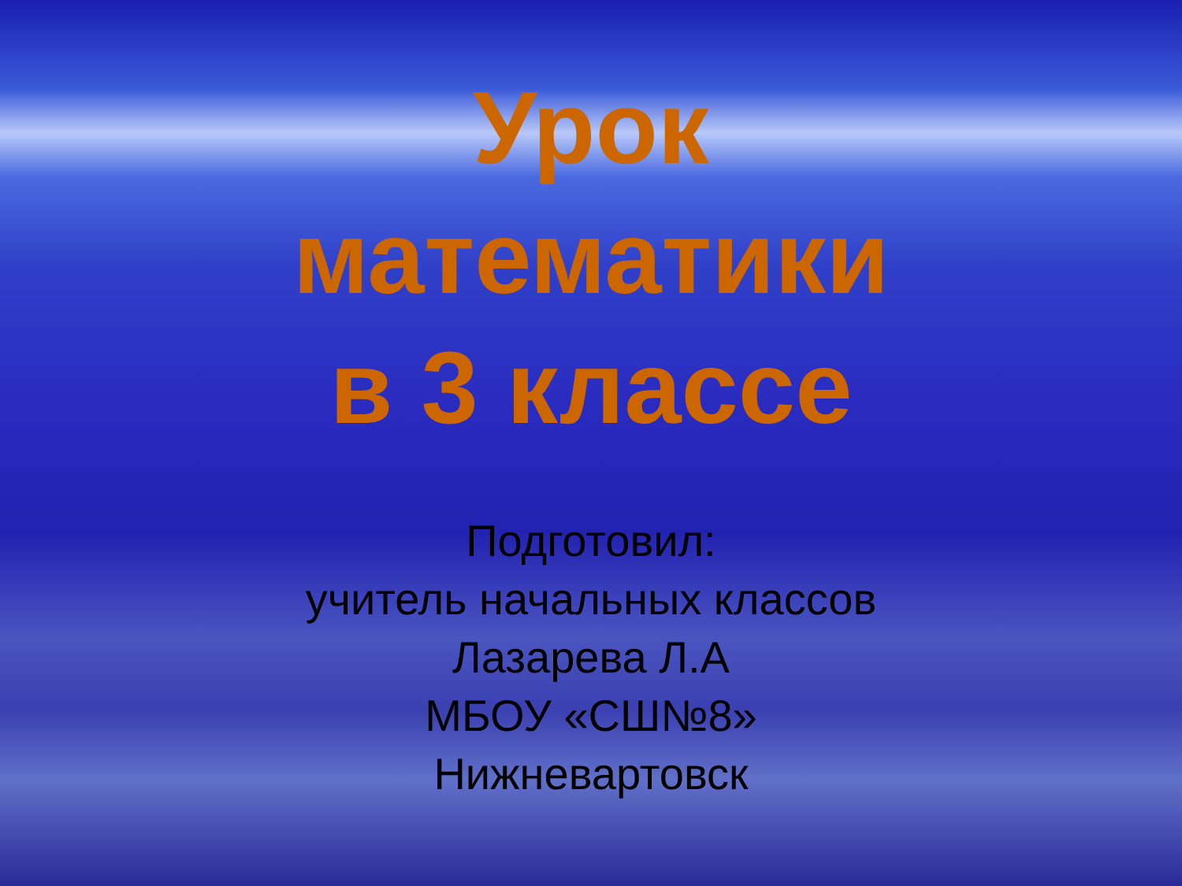Урок
математики
в 3 классе
Подготовил:
учитель начальных классов
Лазарева Л.А
МБОУ «СШ№8»
Нижневартовск